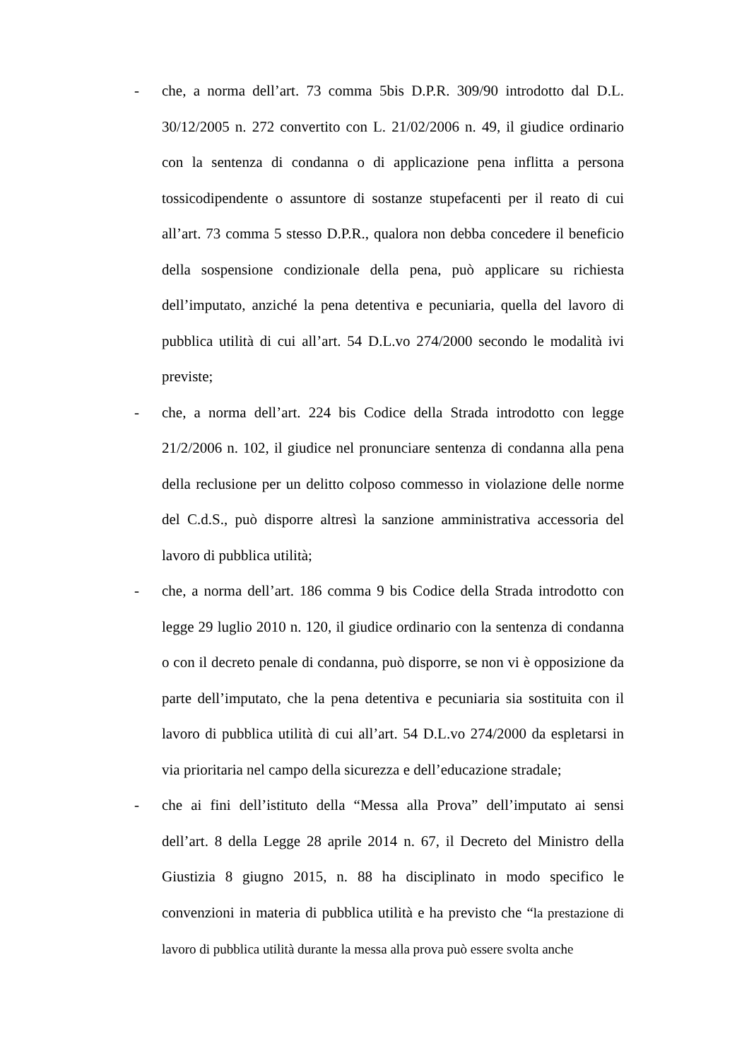- che, a norma dell’art. 73 comma 5bis D.P.R. 309/90 introdotto dal D.L. 30/12/2005 n. 272 convertito con L. 21/02/2006 n. 49, il giudice ordinario con la sentenza di condanna o di applicazione pena inflitta a persona tossicodipendente o assuntore di sostanze stupefacenti per il reato di cui all’art. 73 comma 5 stesso D.P.R., qualora non debba concedere il beneficio della sospensione condizionale della pena, può applicare su richiesta dell’imputato, anziché la pena detentiva e pecuniaria, quella del lavoro di pubblica utilità di cui all’art. 54 D.L.vo 274/2000 secondo le modalità ivi previste;
- che, a norma dell’art. 224 bis Codice della Strada introdotto con legge 21/2/2006 n. 102, il giudice nel pronunciare sentenza di condanna alla pena della reclusione per un delitto colposo commesso in violazione delle norme del C.d.S., può disporre altresì la sanzione amministrativa accessoria del lavoro di pubblica utilità;
- che, a norma dell’art. 186 comma 9 bis Codice della Strada introdotto con legge 29 luglio 2010 n. 120, il giudice ordinario con la sentenza di condanna o con il decreto penale di condanna, può disporre, se non vi è opposizione da parte dell’imputato, che la pena detentiva e pecuniaria sia sostituita con il lavoro di pubblica utilità di cui all’art. 54 D.L.vo 274/2000 da espletarsi in via prioritaria nel campo della sicurezza e dell’educazione stradale;
- che ai fini dell’istituto della “Messa alla Prova” dell’imputato ai sensi dell’art. 8 della Legge 28 aprile 2014 n. 67, il Decreto del Ministro della Giustizia 8 giugno 2015, n. 88 ha disciplinato in modo specifico le convenzioni in materia di pubblica utilità e ha previsto che “la prestazione di lavoro di pubblica utilità durante la messa alla prova può essere svolta anche